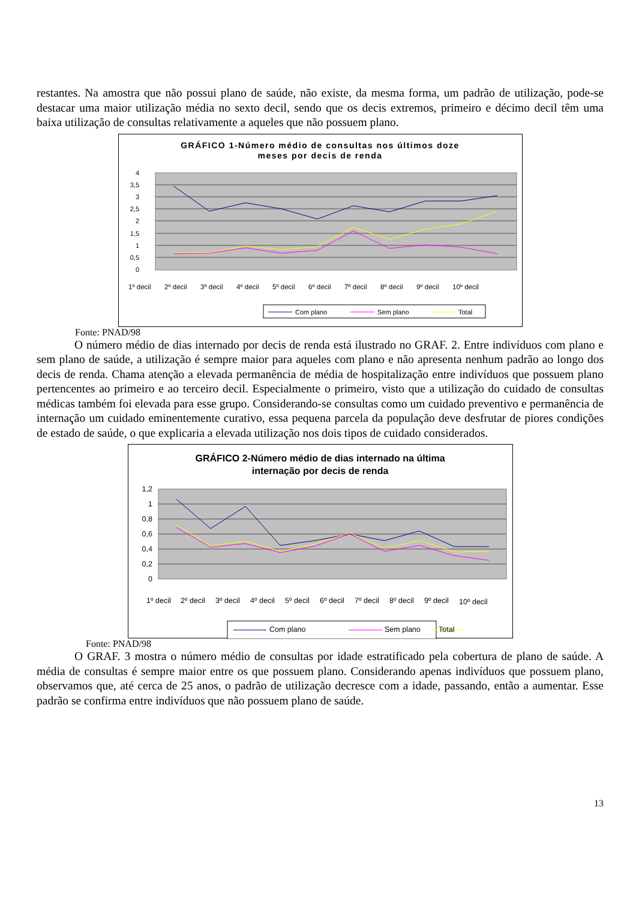restantes. Na amostra que não possui plano de saúde, não existe, da mesma forma, um padrão de utilização, pode-se destacar uma maior utilização média no sexto decil, sendo que os decis extremos, primeiro e décimo decil têm uma baixa utilização de consultas relativamente a aqueles que não possuem plano.
GRÁFICO 1-Número médio de consultas nos últimos doze
meses por decis de renda
4
3,5
3
2,5
2
1,5
1
0,5
0
1º decil
2º decil
3º decil
4º decil
5º decil
6º decil
7º decil
8º decil
9º decil
10º decil
Com plano
Sem plano
Total
Fonte: PNAD/98
O número médio de dias internado por decis de renda está ilustrado no GRAF. 2. Entre indivíduos com plano e sem plano de saúde, a utilização é sempre maior para aqueles com plano e não apresenta nenhum padrão ao longo dos decis de renda. Chama atenção a elevada permanência de média de hospitalização entre indivíduos que possuem plano pertencentes ao primeiro e ao terceiro decil. Especialmente o primeiro, visto que a utilização do cuidado de consultas médicas também foi elevada para esse grupo. Considerando-se consultas como um cuidado preventivo e permanência de internação um cuidado eminentemente curativo, essa pequena parcela da população deve desfrutar de piores condições de estado de saúde, o que explicaria a elevada utilização nos dois tipos de cuidado considerados.
GRÁFICO 2-Número médio de dias internado na última
internação por decis de renda
1,2
1
0,8
0,6
0,4
0,2
0
1º decil
2º decil
3º decil
4º decil
5º decil
6º decil
7º decil
8º decil
9º decil
10º decil
Com plano
Sem plano
Total
Fonte: PNAD/98
O GRAF. 3 mostra o número médio de consultas por idade estratificado pela cobertura de plano de saúde. A média de consultas é sempre maior entre os que possuem plano. Considerando apenas indivíduos que possuem plano, observamos que, até cerca de 25 anos, o padrão de utilização decresce com a idade, passando, então a aumentar. Esse padrão se confirma entre indivíduos que não possuem plano de saúde.
13